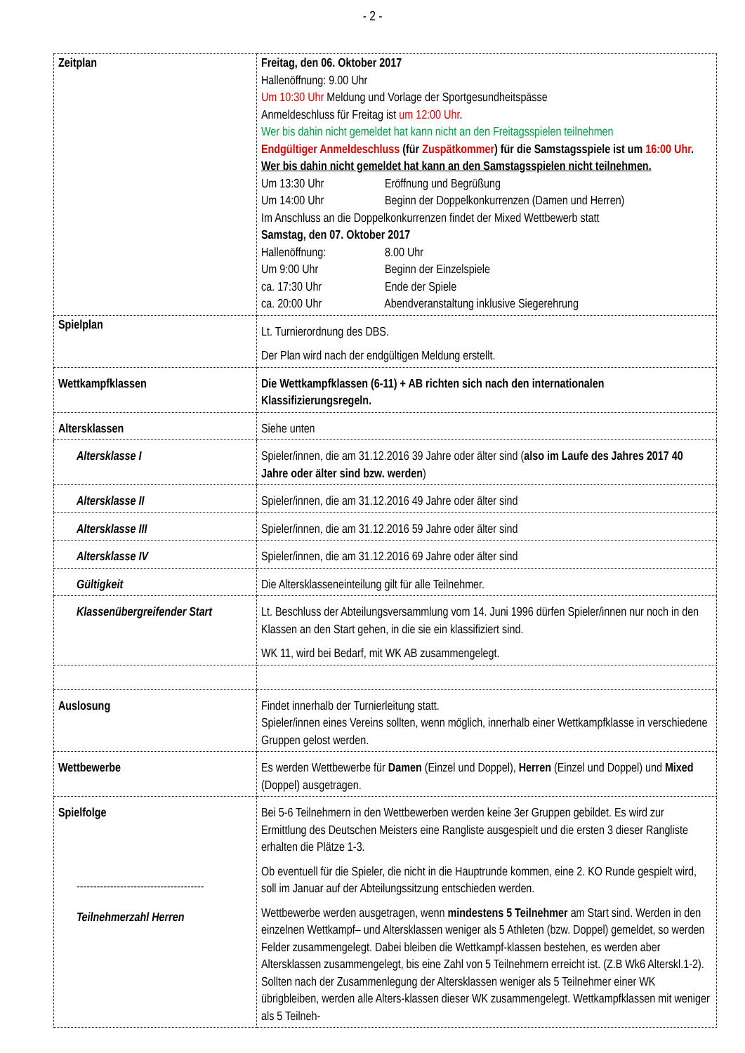- 2 -
| Zeitplan | Freitag, den 06. Oktober 2017 Hallenöffnung: 9.00 Uhr Um 10:30 Uhr Meldung und Vorlage der Sportgesundheitspässe Anmeldeschluss für Freitag ist um 12:00 Uhr . Wer bis dahin nicht gemeldet hat kann nicht an den Freitagsspielen teilnehmen Endgültiger Anmeldeschluss (für Zuspätkommer ) für die Samstagsspiele ist um 16:00 Uhr . Wer bis dahin nicht gemeldet hat kann an den Samstagsspielen nicht teilnehmen. Um 13:30 Uhr Eröffnung und Begrüßung Um 14:00 Uhr Beginn der Doppelkonkurrenzen (Damen und Herren) Im Anschluss an die Doppelkonkurrenzen findet der Mixed Wettbewerb statt Samstag, den 07. Oktober 2017 Hallenöffnung: 8.00 Uhr Um 9:00 Uhr Beginn der Einzelspiele ca. 17:30 Uhr Ende der Spiele ca. 20:00 Uhr Abendveranstaltung inklusive Siegerehrung |
| Spielplan | Lt. Turnierordnung des DBS. Der Plan wird nach der endgültigen Meldung erstellt. |
| Wettkampfklassen | Die Wettkampfklassen (6-11) + AB richten sich nach den internationalen Klassifizierungsregeln. |
| Altersklassen | Siehe unten |
| Altersklasse I | Spieler/innen, die am 31.12.2016 39 Jahre oder älter sind ( also im Laufe des Jahres 2017 40 Jahre oder älter sind bzw. werden ) |
| Altersklasse II | Spieler/innen, die am 31.12.2016 49 Jahre oder älter sind |
| Altersklasse III | Spieler/innen, die am 31.12.2016 59 Jahre oder älter sind |
| Altersklasse IV | Spieler/innen, die am 31.12.2016 69 Jahre oder älter sind |
| Gültigkeit | Die Altersklasseneinteilung gilt für alle Teilnehmer. |
| Klassenübergreifender Start | Lt. Beschluss der Abteilungsversammlung vom 14. Juni 1996 dürfen Spieler/innen nur noch in den Klassen an den Start gehen, in die sie ein klassifiziert sind. WK 11, wird bei Bedarf, mit WK AB zusammengelegt. |
| Auslosung | Findet innerhalb der Turnierleitung statt. Spieler/innen eines Vereins sollten, wenn möglich, innerhalb einer Wettkampfklasse in verschiedene Gruppen gelost werden. |
| Wettbewerbe | Es werden Wettbewerbe für Damen (Einzel und Doppel), Herren (Einzel und Doppel) und Mixed (Doppel) ausgetragen. |
| Spielfolge -------------------------------------- Teilnehmerzahl Herren | Bei 5-6 Teilnehmern in den Wettbewerben werden keine 3er Gruppen gebildet. Es wird zur Ermittlung des Deutschen Meisters eine Rangliste ausgespielt und die ersten 3 dieser Rangliste erhalten die Plätze 1-3. Ob eventuell für die Spieler, die nicht in die Hauptrunde kommen, eine 2. KO Runde gespielt wird, soll im Januar auf der Abteilungssitzung entschieden werden. Wettbewerbe werden ausgetragen, wenn mindestens 5 Teilnehmer am Start sind. Werden in den einzelnen Wettkampf– und Altersklassen weniger als 5 Athleten (bzw. Doppel) gemeldet, so werden Felder zusammengelegt. Dabei bleiben die Wettkampf-klassen bestehen, es werden aber Altersklassen zusammengelegt, bis eine Zahl von 5 Teilnehmern erreicht ist. (Z.B Wk6 Alterskl.1-2). Sollten nach der Zusammenlegung der Altersklassen weniger als 5 Teilnehmer einer WK übrigbleiben, werden alle Alters-klassen dieser WK zusammengelegt. Wettkampfklassen mit weniger als 5 Teilneh- |